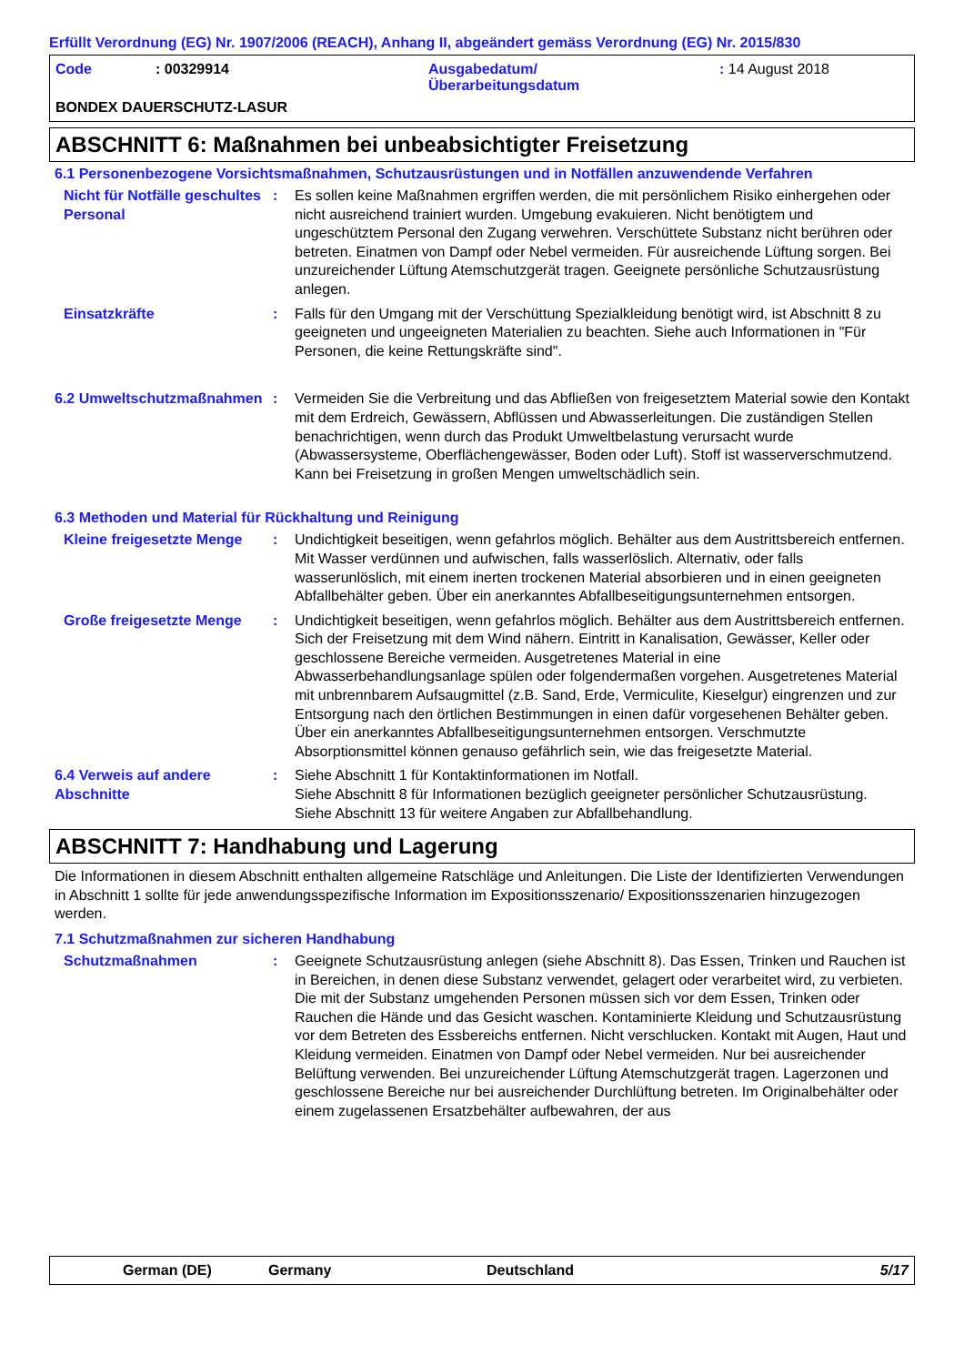Erfüllt Verordnung (EG) Nr. 1907/2006 (REACH), Anhang II, abgeändert gemäss Verordnung (EG) Nr. 2015/830
Code
: 00329914
Ausgabedatum/
Überarbeitungsdatum
: 14 August 2018
BONDEX DAUERSCHUTZ-LASUR
ABSCHNITT 6: Maßnahmen bei unbeabsichtigter Freisetzung
6.1 Personenbezogene Vorsichtsmaßnahmen, Schutzausrüstungen und in Notfällen anzuwendende Verfahren
Nicht für Notfälle geschultes Personal
:
Es sollen keine Maßnahmen ergriffen werden, die mit persönlichem Risiko einhergehen oder nicht ausreichend trainiert wurden. Umgebung evakuieren. Nicht benötigtem und ungeschütztem Personal den Zugang verwehren. Verschüttete Substanz nicht berühren oder betreten. Einatmen von Dampf oder Nebel vermeiden. Für ausreichende Lüftung sorgen. Bei unzureichender Lüftung Atemschutzgerät tragen. Geeignete persönliche Schutzausrüstung anlegen.
Einsatzkräfte
:
Falls für den Umgang mit der Verschüttung Spezialkleidung benötigt wird, ist Abschnitt 8 zu geeigneten und ungeeigneten Materialien zu beachten. Siehe auch Informationen in "Für Personen, die keine Rettungskräfte sind".
6.2 Umweltschutzmaßnahmen
:
Vermeiden Sie die Verbreitung und das Abfließen von freigesetztem Material sowie den Kontakt mit dem Erdreich, Gewässern, Abflüssen und Abwasserleitungen. Die zuständigen Stellen benachrichtigen, wenn durch das Produkt Umweltbelastung verursacht wurde (Abwassersysteme, Oberflächengewässer, Boden oder Luft). Stoff ist wasserverschmutzend. Kann bei Freisetzung in großen Mengen umweltschädlich sein.
6.3 Methoden und Material für Rückhaltung und Reinigung
Kleine freigesetzte Menge
:
Undichtigkeit beseitigen, wenn gefahrlos möglich. Behälter aus dem Austrittsbereich entfernen. Mit Wasser verdünnen und aufwischen, falls wasserlöslich. Alternativ, oder falls wasserunlöslich, mit einem inerten trockenen Material absorbieren und in einen geeigneten Abfallbehälter geben. Über ein anerkanntes Abfallbeseitigungsunternehmen entsorgen.
Große freigesetzte Menge
:
Undichtigkeit beseitigen, wenn gefahrlos möglich. Behälter aus dem Austrittsbereich entfernen. Sich der Freisetzung mit dem Wind nähern. Eintritt in Kanalisation, Gewässer, Keller oder geschlossene Bereiche vermeiden. Ausgetretenes Material in eine Abwasserbehandlungsanlage spülen oder folgendermaßen vorgehen. Ausgetretenes Material mit unbrennbarem Aufsaugmittel (z.B. Sand, Erde, Vermiculite, Kieselgur) eingrenzen und zur Entsorgung nach den örtlichen Bestimmungen in einen dafür vorgesehenen Behälter geben. Über ein anerkanntes Abfallbeseitigungsunternehmen entsorgen. Verschmutzte Absorptionsmittel können genauso gefährlich sein, wie das freigesetzte Material.
6.4 Verweis auf andere Abschnitte
:
Siehe Abschnitt 1 für Kontaktinformationen im Notfall.
Siehe Abschnitt 8 für Informationen bezüglich geeigneter persönlicher Schutzausrüstung.
Siehe Abschnitt 13 für weitere Angaben zur Abfallbehandlung.
ABSCHNITT 7: Handhabung und Lagerung
Die Informationen in diesem Abschnitt enthalten allgemeine Ratschläge und Anleitungen. Die Liste der Identifizierten Verwendungen in Abschnitt 1 sollte für jede anwendungsspezifische Information im Expositionsszenario/ Expositionsszenarien hinzugezogen werden.
7.1 Schutzmaßnahmen zur sicheren Handhabung
Schutzmaßnahmen
:
Geeignete Schutzausrüstung anlegen (siehe Abschnitt 8). Das Essen, Trinken und Rauchen ist in Bereichen, in denen diese Substanz verwendet, gelagert oder verarbeitet wird, zu verbieten. Die mit der Substanz umgehenden Personen müssen sich vor dem Essen, Trinken oder Rauchen die Hände und das Gesicht waschen. Kontaminierte Kleidung und Schutzausrüstung vor dem Betreten des Essbereichs entfernen. Nicht verschlucken. Kontakt mit Augen, Haut und Kleidung vermeiden. Einatmen von Dampf oder Nebel vermeiden. Nur bei ausreichender Belüftung verwenden. Bei unzureichender Lüftung Atemschutzgerät tragen. Lagerzonen und geschlossene Bereiche nur bei ausreichender Durchlüftung betreten. Im Originalbehälter oder einem zugelassenen Ersatzbehälter aufbewahren, der aus
German (DE)
Germany
Deutschland
5/17